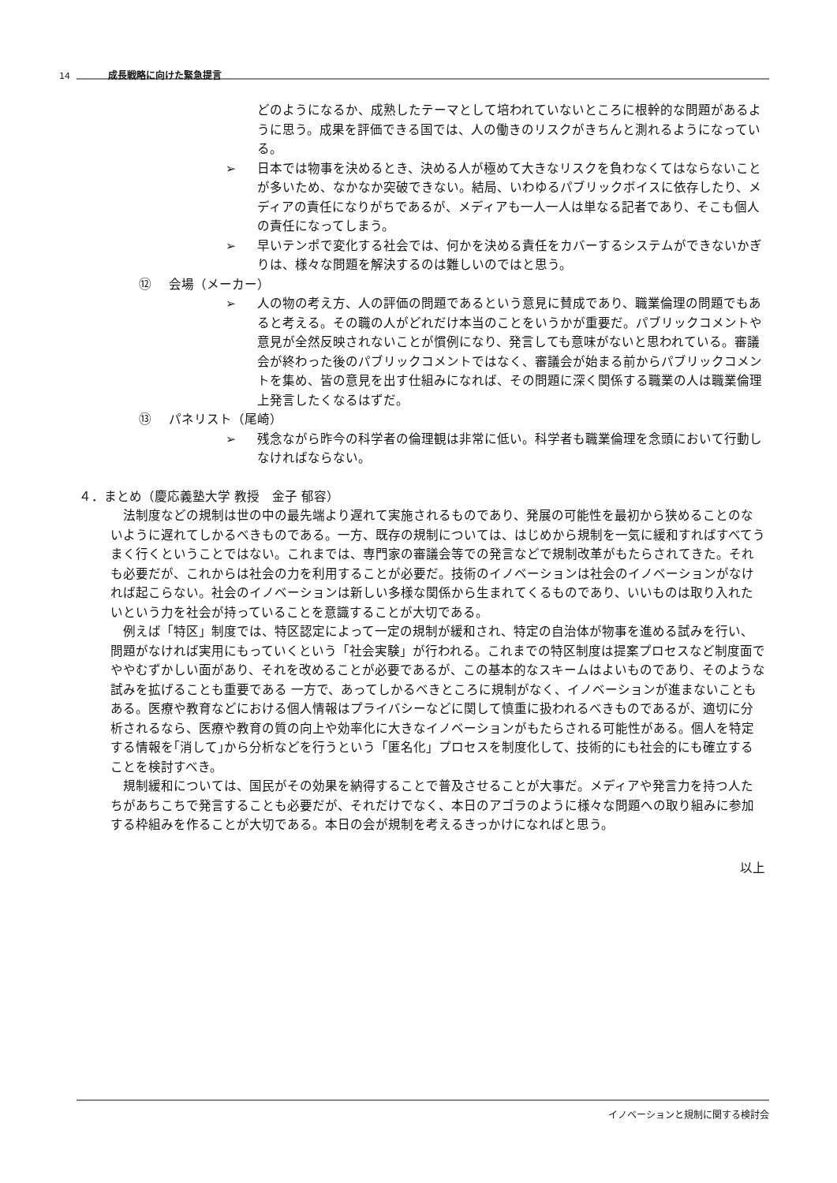14 成長戦略に向けた緊急提言
どのようになるか、成熟したテーマとして培われていないところに根幹的な問題があるように思う。成果を評価できる国では、人の働きのリスクがきちんと測れるようになっている。
➢ 日本では物事を決めるとき、決める人が極めて大きなリスクを負わなくてはならないことが多いため、なかなか突破できない。結局、いわゆるパブリックボイスに依存したり、メディアの責任になりがちであるが、メディアも一人一人は単なる記者であり、そこも個人の責任になってしまう。
➢ 早いテンポで変化する社会では、何かを決める責任をカバーするシステムができないかぎりは、様々な問題を解決するのは難しいのではと思う。
⑫ 会場（メーカー）
➢ 人の物の考え方、人の評価の問題であるという意見に賛成であり、職業倫理の問題でもあると考える。その職の人がどれだけ本当のことをいうかが重要だ。パブリックコメントや意見が全然反映されないことが慣例になり、発言しても意味がないと思われている。審議会が終わった後のパブリックコメントではなく、審議会が始まる前からパブリックコメントを集め、皆の意見を出す仕組みになれば、その問題に深く関係する職業の人は職業倫理上発言したくなるはずだ。
⑬ パネリスト（尾崎）
➢ 残念ながら昨今の科学者の倫理観は非常に低い。科学者も職業倫理を念頭において行動しなければならない。
４．まとめ（慶応義塾大学 教授　金子 郁容）
法制度などの規制は世の中の最先端より遅れて実施されるものであり、発展の可能性を最初から狭めることのないように遅れてしかるべきものである。一方、既存の規制については、はじめから規制を一気に緩和すればすべてうまく行くということではない。これまでは、専門家の審議会等での発言などで規制改革がもたらされてきた。それも必要だが、これからは社会の力を利用することが必要だ。技術のイノベーションは社会のイノベーションがなければ起こらない。社会のイノベーションは新しい多様な関係から生まれてくるものであり、いいものは取り入れたいという力を社会が持っていることを意識することが大切である。
例えば「特区」制度では、特区認定によって一定の規制が緩和され、特定の自治体が物事を進める試みを行い、問題がなければ実用にもっていくという「社会実験」が行われる。これまでの特区制度は提案プロセスなど制度面でややむずかしい面があり、それを改めることが必要であるが、この基本的なスキームはよいものであり、そのような試みを拡げることも重要である 一方で、あってしかるべきところに規制がなく、イノベーションが進まないこともある。医療や教育などにおける個人情報はプライバシーなどに関して慎重に扱われるべきものであるが、適切に分析されるなら、医療や教育の質の向上や効率化に大きなイノベーションがもたらされる可能性がある。個人を特定する情報を｢消して｣から分析などを行うという「匿名化」プロセスを制度化して、技術的にも社会的にも確立することを検討すべき。
規制緩和については、国民がその効果を納得することで普及させることが大事だ。メディアや発言力を持つ人たちがあちこちで発言することも必要だが、それだけでなく、本日のアゴラのように様々な問題への取り組みに参加する枠組みを作ることが大切である。本日の会が規制を考えるきっかけになればと思う。
以上
イノベーションと規制に関する検討会